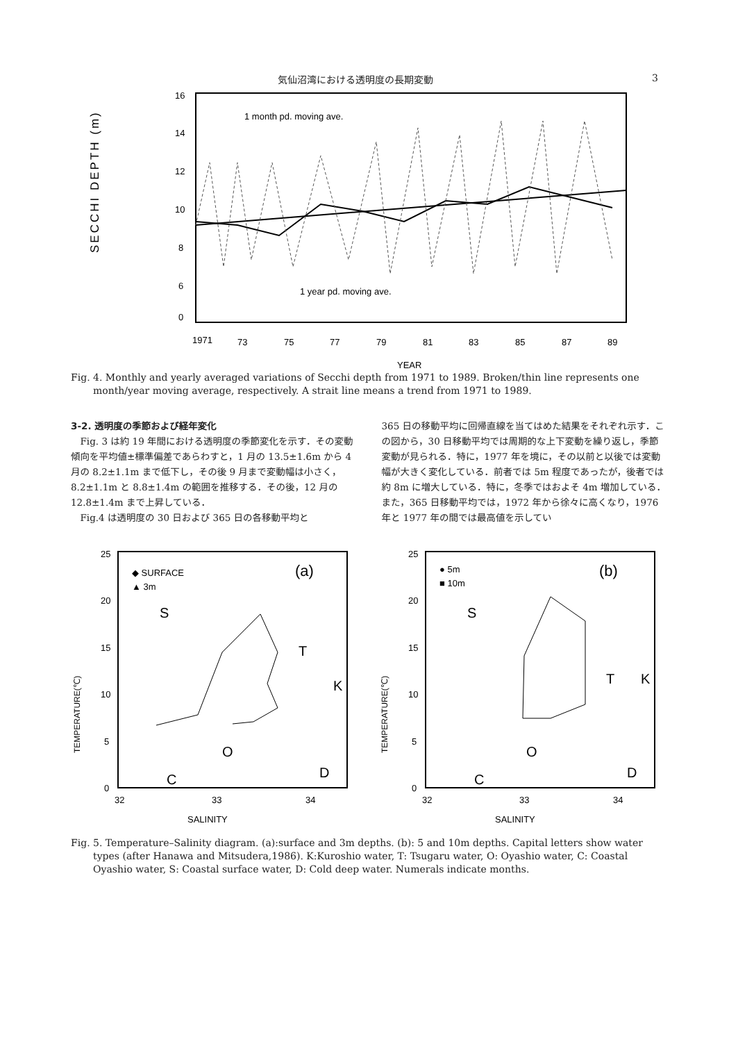気仙沼湾における透明度の長期変動 3
SECCHI DEPTH (m)
16
14
12
10
8
6
0
1971
73
75
77
79
81
83
85
87
89
YEAR
1 month pd. moving ave.
1 year pd. moving ave.
Fig. 4. Monthly and yearly averaged variations of Secchi depth from 1971 to 1989. Broken/thin line represents one month/year moving average, respectively. A strait line means a trend from 1971 to 1989.
3-2. 透明度の季節および経年変化
　Fig. 3 は約 19 年間における透明度の季節変化を示す．その変動傾向を平均値±標準偏差であらわすと，1 月の 13.5±1.6m から 4 月の 8.2±1.1m まで低下し，その後 9 月まで変動幅は小さく，8.2±1.1m と 8.8±1.4m の範囲を推移する．その後，12 月の 12.8±1.4m まで上昇している．
　Fig.4 は透明度の 30 日および 365 日の各移動平均と
365 日の移動平均に回帰直線を当てはめた結果をそれぞれ示す．この図から，30 日移動平均では周期的な上下変動を繰り返し，季節変動が見られる．特に，1977 年を境に，その以前と以後では変動幅が大きく変化している．前者では 5m 程度であったが，後者では約 8m に増大している．特に，冬季ではおよそ 4m 増加している．また，365 日移動平均では，1972 年から徐々に高くなり，1976 年と 1977 年の間では最高値を示してい
TEMPERATURE(℃)
25
20
15
10
5
0
32
33
34
SALINITY
◆ SURFACE
▲ 3m
(a)
S
T
K
O
D
C
TEMPERATURE(℃)
25
20
15
10
5
0
32
33
34
SALINITY
● 5m
■ 10m
(b)
S
T
K
O
D
C
Fig. 5. Temperature–Salinity diagram. (a):surface and 3m depths. (b): 5 and 10m depths. Capital letters show water types (after Hanawa and Mitsudera,1986). K:Kuroshio water, T: Tsugaru water, O: Oyashio water, C: Coastal Oyashio water, S: Coastal surface water, D: Cold deep water. Numerals indicate months.